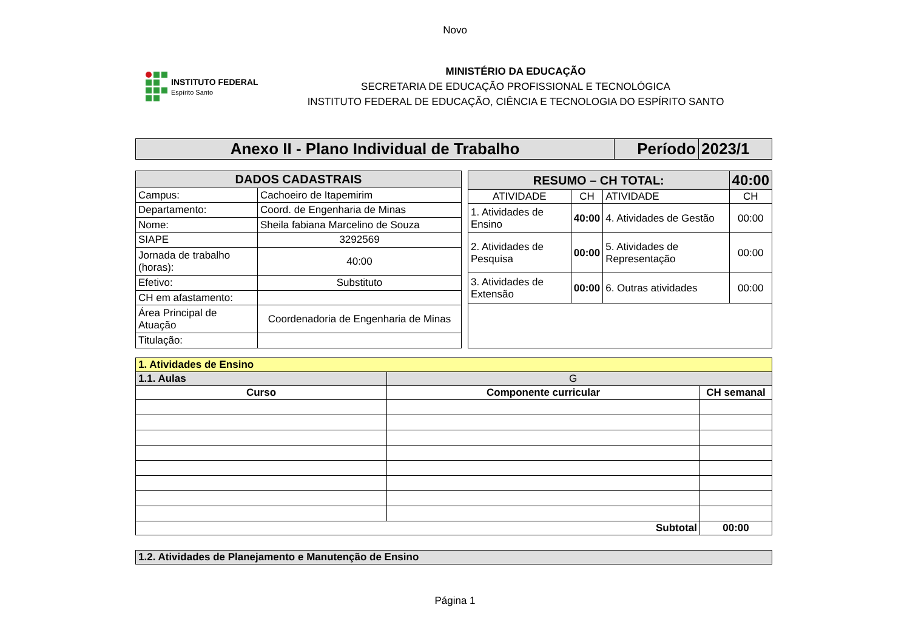Novo
INSTITUTO FEDERAL
Espírito Santo
MINISTÉRIO DA EDUCAÇÃO
SECRETARIA DE EDUCAÇÃO PROFISSIONAL E TECNOLÓGICA
INSTITUTO FEDERAL DE EDUCAÇÃO, CIÊNCIA E TECNOLOGIA DO ESPÍRITO SANTO
| Anexo II - Plano Individual de Trabalho | Período | 2023/1 |
| DADOS CADASTRAIS | |
| --- | --- |
| Campus: | Cachoeiro de Itapemirim |
| Departamento: | Coord. de Engenharia de Minas |
| Nome: | Sheila fabiana Marcelino de Souza |
| SIAPE | 3292569 |
| Jornada de trabalho (horas): | 40:00 |
| Efetivo: | Substituto |
| CH em afastamento: | |
| Área Principal de Atuação | Coordenadoria de Engenharia de Minas |
| Titulação: | |
| RESUMO – CH TOTAL: | | | 40:00 |
| --- | --- | --- | --- |
| ATIVIDADE | CH | ATIVIDADE | CH |
| 1. Atividades de Ensino | 40:00 | 4. Atividades de Gestão | 00:00 |
| 2. Atividades de Pesquisa | 00:00 | 5. Atividades de Representação | 00:00 |
| 3. Atividades de Extensão | 00:00 | 6. Outras atividades | 00:00 |
| 1. Atividades de Ensino | | |
| 1.1. Aulas | G | |
| Curso | Componente curricular | CH semanal |
| Subtotal | | 00:00 |
| 1.2. Atividades de Planejamento e Manutenção de Ensino |
Página 1